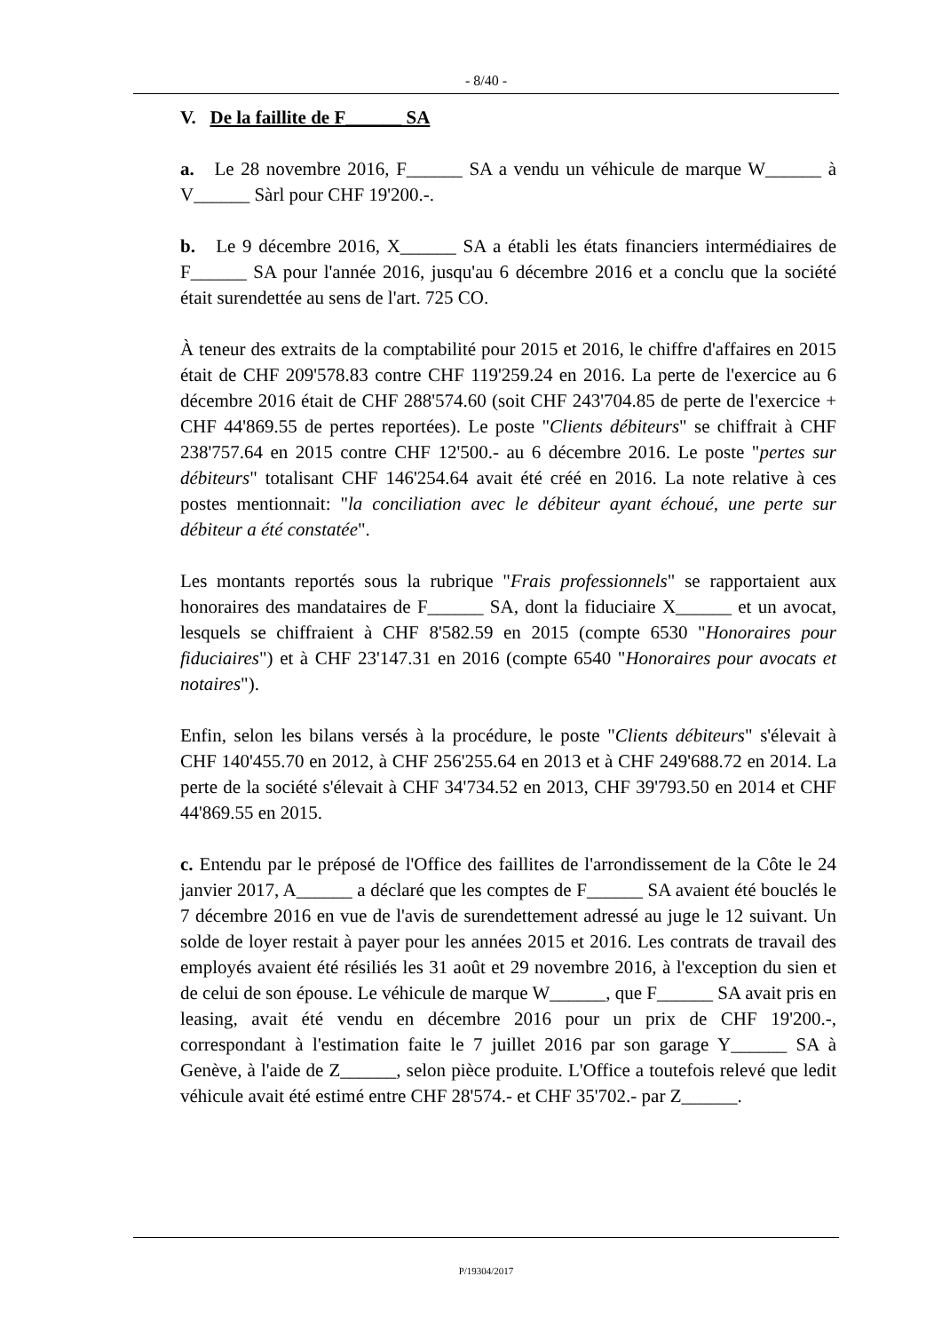- 8/40 -
V. De la faillite de F______ SA
a. Le 28 novembre 2016, F______ SA a vendu un véhicule de marque W______ à V______ Sàrl pour CHF 19'200.-.
b. Le 9 décembre 2016, X______ SA a établi les états financiers intermédiaires de F______ SA pour l'année 2016, jusqu'au 6 décembre 2016 et a conclu que la société était surendettée au sens de l'art. 725 CO.
À teneur des extraits de la comptabilité pour 2015 et 2016, le chiffre d'affaires en 2015 était de CHF 209'578.83 contre CHF 119'259.24 en 2016. La perte de l'exercice au 6 décembre 2016 était de CHF 288'574.60 (soit CHF 243'704.85 de perte de l'exercice + CHF 44'869.55 de pertes reportées). Le poste "Clients débiteurs" se chiffrait à CHF 238'757.64 en 2015 contre CHF 12'500.- au 6 décembre 2016. Le poste "pertes sur débiteurs" totalisant CHF 146'254.64 avait été créé en 2016. La note relative à ces postes mentionnait: "la conciliation avec le débiteur ayant échoué, une perte sur débiteur a été constatée".
Les montants reportés sous la rubrique "Frais professionnels" se rapportaient aux honoraires des mandataires de F______ SA, dont la fiduciaire X______ et un avocat, lesquels se chiffraient à CHF 8'582.59 en 2015 (compte 6530 "Honoraires pour fiduciaires") et à CHF 23'147.31 en 2016 (compte 6540 "Honoraires pour avocats et notaires").
Enfin, selon les bilans versés à la procédure, le poste "Clients débiteurs" s'élevait à CHF 140'455.70 en 2012, à CHF 256'255.64 en 2013 et à CHF 249'688.72 en 2014. La perte de la société s'élevait à CHF 34'734.52 en 2013, CHF 39'793.50 en 2014 et CHF 44'869.55 en 2015.
c. Entendu par le préposé de l'Office des faillites de l'arrondissement de la Côte le 24 janvier 2017, A______ a déclaré que les comptes de F______ SA avaient été bouclés le 7 décembre 2016 en vue de l'avis de surendettement adressé au juge le 12 suivant. Un solde de loyer restait à payer pour les années 2015 et 2016. Les contrats de travail des employés avaient été résiliés les 31 août et 29 novembre 2016, à l'exception du sien et de celui de son épouse. Le véhicule de marque W______, que F______ SA avait pris en leasing, avait été vendu en décembre 2016 pour un prix de CHF 19'200.-, correspondant à l'estimation faite le 7 juillet 2016 par son garage Y______ SA à Genève, à l'aide de Z______, selon pièce produite. L'Office a toutefois relevé que ledit véhicule avait été estimé entre CHF 28'574.- et CHF 35'702.- par Z______.
P/19304/2017